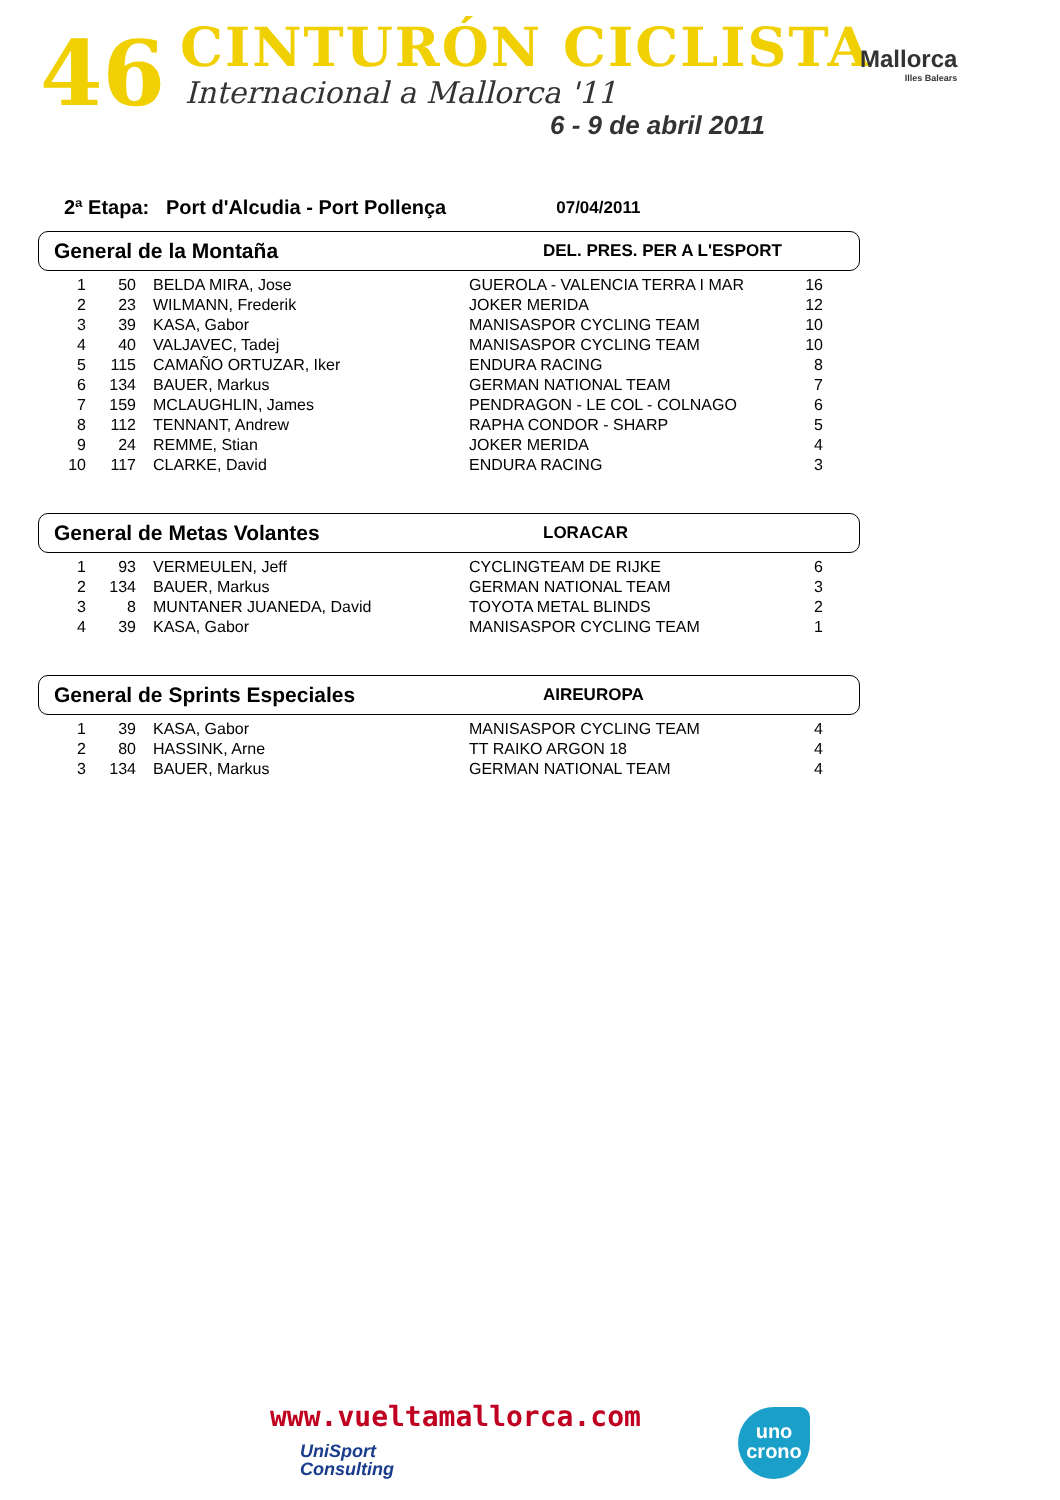46 CINTURÓN CICLISTA
Internacional a Mallorca '11
6 - 9 de abril 2011
Mallorca
Illes Balears
2ª Etapa: Port d'Alcudia - Port Pollença 07/04/2011
General de la Montaña
DEL. PRES. PER A L'ESPORT
| 1 | 50 | BELDA MIRA, Jose | GUEROLA - VALENCIA TERRA I MAR | 16 |
| 2 | 23 | WILMANN, Frederik | JOKER MERIDA | 12 |
| 3 | 39 | KASA, Gabor | MANISASPOR CYCLING TEAM | 10 |
| 4 | 40 | VALJAVEC, Tadej | MANISASPOR CYCLING TEAM | 10 |
| 5 | 115 | CAMAÑO ORTUZAR, Iker | ENDURA RACING | 8 |
| 6 | 134 | BAUER, Markus | GERMAN NATIONAL TEAM | 7 |
| 7 | 159 | MCLAUGHLIN, James | PENDRAGON - LE COL - COLNAGO | 6 |
| 8 | 112 | TENNANT, Andrew | RAPHA CONDOR - SHARP | 5 |
| 9 | 24 | REMME, Stian | JOKER MERIDA | 4 |
| 10 | 117 | CLARKE, David | ENDURA RACING | 3 |
General de Metas Volantes
LORACAR
| 1 | 93 | VERMEULEN, Jeff | CYCLINGTEAM DE RIJKE | 6 |
| 2 | 134 | BAUER, Markus | GERMAN NATIONAL TEAM | 3 |
| 3 | 8 | MUNTANER JUANEDA, David | TOYOTA METAL BLINDS | 2 |
| 4 | 39 | KASA, Gabor | MANISASPOR CYCLING TEAM | 1 |
General de Sprints Especiales
AIREUROPA
| 1 | 39 | KASA, Gabor | MANISASPOR CYCLING TEAM | 4 |
| 2 | 80 | HASSINK, Arne | TT RAIKO ARGON 18 | 4 |
| 3 | 134 | BAUER, Markus | GERMAN NATIONAL TEAM | 4 |
www.vueltamallorca.com
UniSport
Consulting
uno
crono